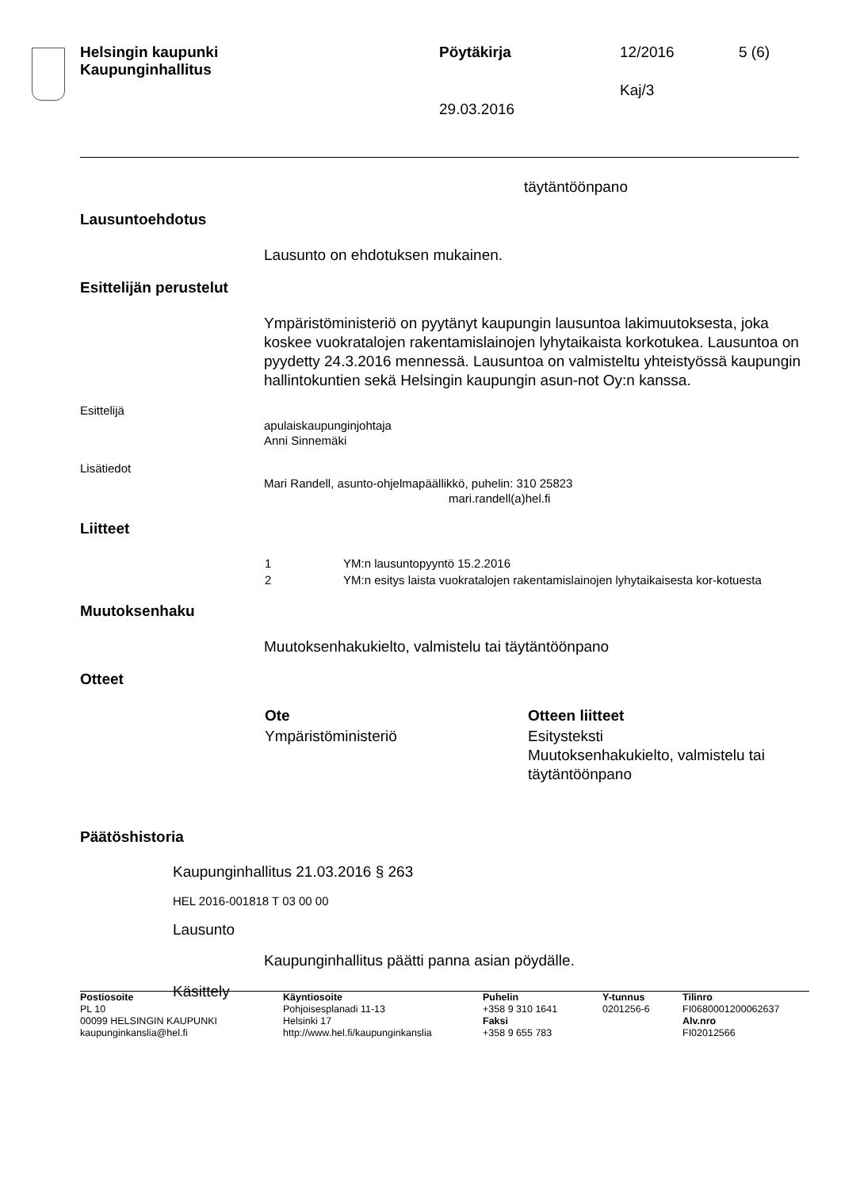Helsingin kaupunki
Kaupunginhallitus
Pöytäkirja 12/2016 5 (6)
Kaj/3
29.03.2016
täytäntöönpano
Lausuntoehdotus
Lausunto on ehdotuksen mukainen.
Esittelijän perustelut
Ympäristöministeriö on pyytänyt kaupungin lausuntoa lakimuutoksesta, joka koskee vuokratalojen rakentamislainojen lyhytaikaista korkotukea. Lausuntoa on pyydetty 24.3.2016 mennessä. Lausuntoa on valmisteltu yhteistyössä kaupungin hallintokuntien sekä Helsingin kaupungin asun-not Oy:n kanssa.
Esittelijä
apulaiskaupunginjohtaja
Anni Sinnemäki
Lisätiedot
Mari Randell, asunto-ohjelmapäällikkö, puhelin: 310 25823
mari.randell(a)hel.fi
Liitteet
| 1 | YM:n lausuntopyyntö 15.2.2016 |
| 2 | YM:n esitys laista vuokratalojen rakentamislainojen lyhytaikaisesta kor-kotuesta |
Muutoksenhaku
Muutoksenhakukielto, valmistelu tai täytäntöönpano
Otteet
| Ote | Otteen liitteet |
| --- | --- |
| Ympäristöministeriö | Esitysteksti Muutoksenhakukielto, valmistelu tai täytäntöönpano |
Päätöshistoria
Kaupunginhallitus 21.03.2016 § 263
HEL 2016-001818 T 03 00 00
Lausunto
Kaupunginhallitus päätti panna asian pöydälle.
Käsittely
| Postiosoite PL 10 00099 HELSINGIN KAUPUNKI kaupunginkanslia@hel.fi | Käyntiosoite Pohjoisesplanadi 11-13 Helsinki 17 http://www.hel.fi/kaupunginkanslia | Puhelin +358 9 310 1641 Faksi +358 9 655 783 | Y-tunnus 0201256-6 | Tilinro FI0680001200062637 Alv.nro FI02012566 |